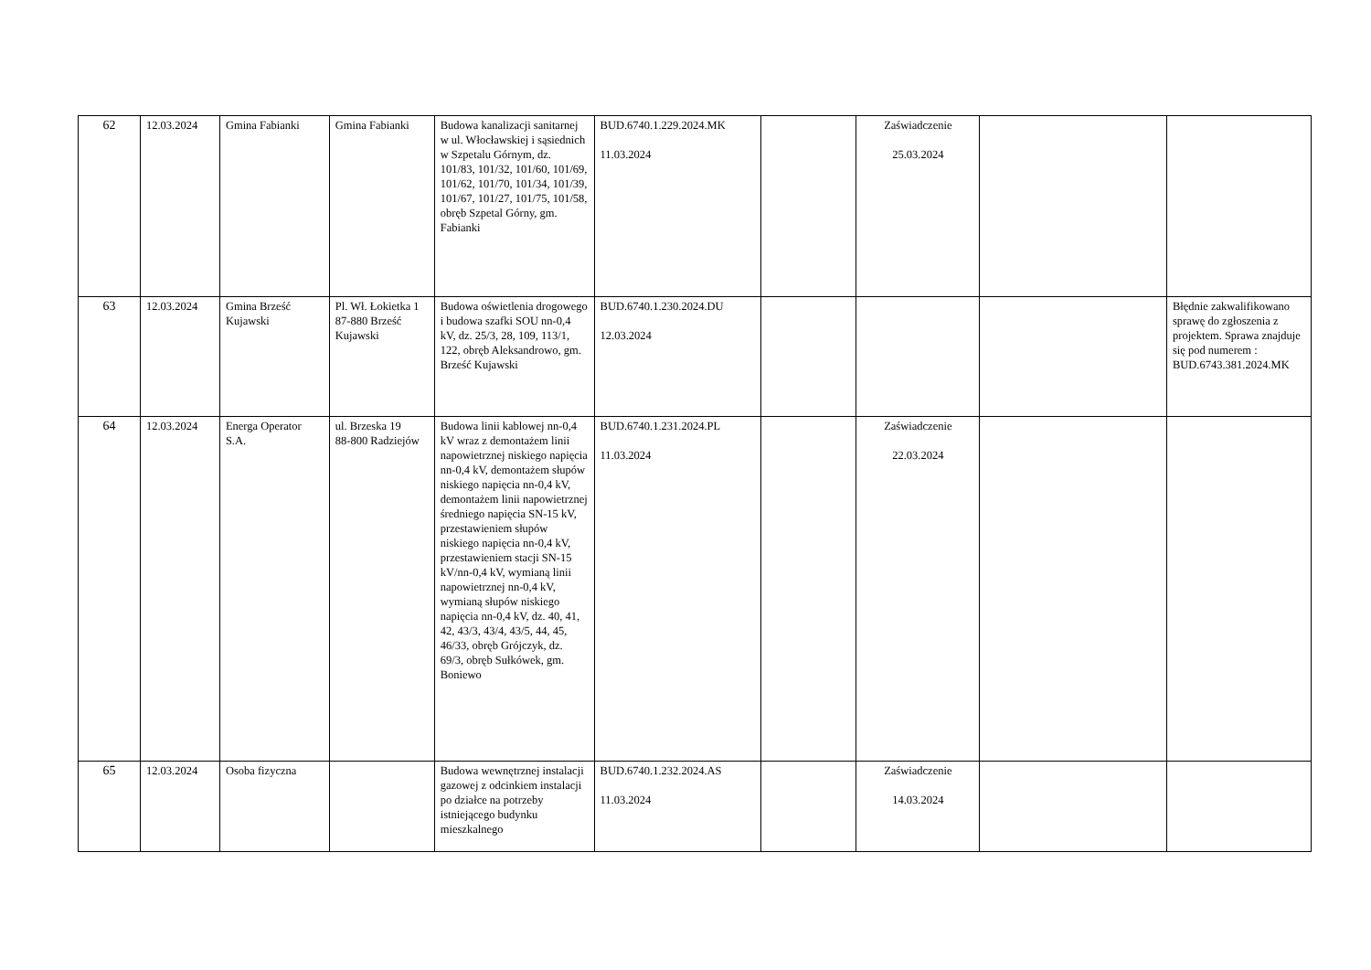| 62 | 12.03.2024 | Gmina Fabianki | Gmina Fabianki | Budowa kanalizacji sanitarnej w ul. Włocławskiej i sąsiednich w Szpetalu Górnym, dz. 101/83, 101/32, 101/60, 101/69, 101/62, 101/70, 101/34, 101/39, 101/67, 101/27, 101/75, 101/58, obręb Szpetal Górny, gm. Fabianki | BUD.6740.1.229.2024.MK 11.03.2024 | | Zaświadczenie 25.03.2024 | | |
| 63 | 12.03.2024 | Gmina Brześć Kujawski | Pl. Wł. Łokietka 1 87-880 Brześć Kujawski | Budowa oświetlenia drogowego i budowa szafki SOU nn-0,4 kV, dz. 25/3, 28, 109, 113/1, 122, obręb Aleksandrowo, gm. Brześć Kujawski | BUD.6740.1.230.2024.DU 12.03.2024 | | | | Błędnie zakwalifikowano sprawę do zgłoszenia z projektem. Sprawa znajduje się pod numerem : BUD.6743.381.2024.MK |
| 64 | 12.03.2024 | Energa Operator S.A. | ul. Brzeska 19 88-800 Radziejów | Budowa linii kablowej nn-0,4 kV wraz z demontażem linii napowietrznej niskiego napięcia nn-0,4 kV, demontażem słupów niskiego napięcia nn-0,4 kV, demontażem linii napowietrznej średniego napięcia SN-15 kV, przestawieniem słupów niskiego napięcia nn-0,4 kV, przestawieniem stacji SN-15 kV/nn-0,4 kV, wymianą linii napowietrznej nn-0,4 kV, wymianą słupów niskiego napięcia nn-0,4 kV, dz. 40, 41, 42, 43/3, 43/4, 43/5, 44, 45, 46/33, obręb Grójczyk, dz. 69/3, obręb Sułkówek, gm. Boniewo | BUD.6740.1.231.2024.PL 11.03.2024 | | Zaświadczenie 22.03.2024 | | |
| 65 | 12.03.2024 | Osoba fizyczna | | Budowa wewnętrznej instalacji gazowej z odcinkiem instalacji po działce na potrzeby istniejącego budynku mieszkalnego | BUD.6740.1.232.2024.AS 11.03.2024 | | Zaświadczenie 14.03.2024 | | |